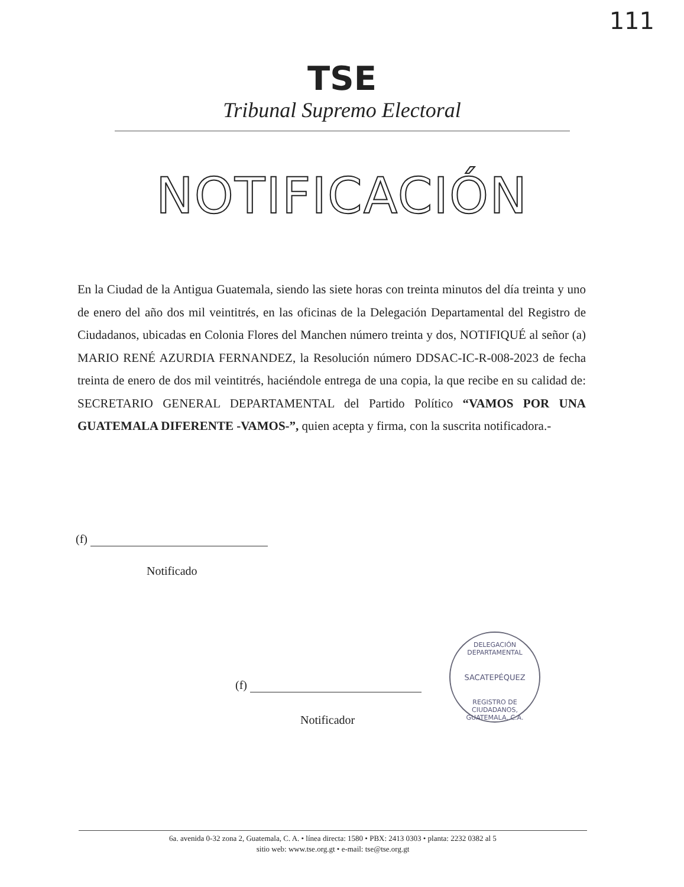111
TSE
Tribunal Supremo Electoral
NOTIFICACIÓN
En la Ciudad de la Antigua Guatemala, siendo las siete horas con treinta minutos del día treinta y uno de enero del año dos mil veintitrés, en las oficinas de la Delegación Departamental del Registro de Ciudadanos, ubicadas en Colonia Flores del Manchen número treinta y dos, NOTIFIQUÉ al señor (a) MARIO RENÉ AZURDIA FERNANDEZ, la Resolución número DDSAC-IC-R-008-2023 de fecha treinta de enero de dos mil veintitrés, haciéndole entrega de una copia, la que recibe en su calidad de: SECRETARIO GENERAL DEPARTAMENTAL del Partido Político “VAMOS POR UNA GUATEMALA DIFERENTE -VAMOS-”, quien acepta y firma, con la suscrita notificadora.-
(f)
Notificado
(f)
Notificador
DELEGACIÓN DEPARTAMENTAL
SACATEPÉQUEZ
REGISTRO DE CIUDADANOS, GUATEMALA, C.A.
6a. avenida 0-32 zona 2, Guatemala, C. A. • línea directa: 1580 • PBX: 2413 0303 • planta: 2232 0382 al 5
sitio web: www.tse.org.gt • e-mail: tse@tse.org.gt